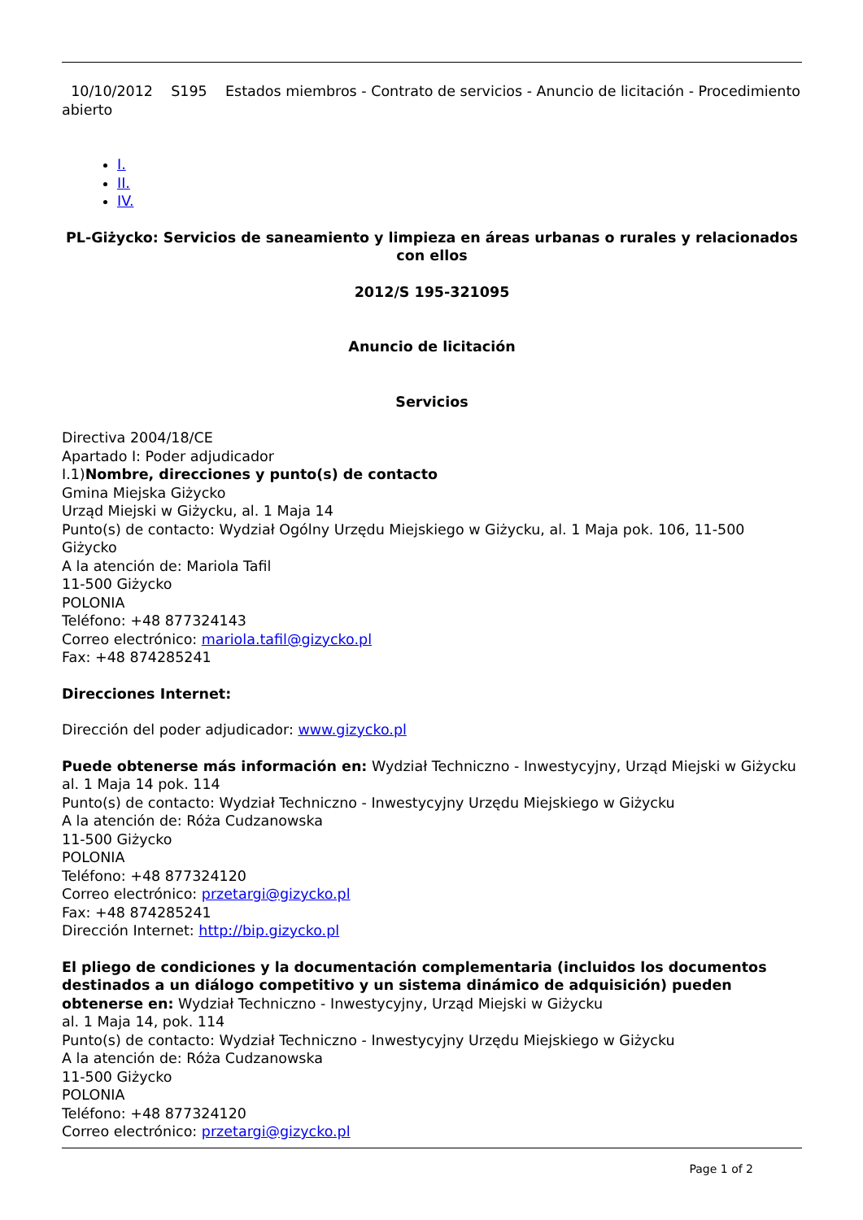10/10/2012 S195 Estados miembros - Contrato de servicios - Anuncio de licitación - Procedimiento abierto
I.
II.
IV.
PL-Giżycko: Servicios de saneamiento y limpieza en áreas urbanas o rurales y relacionados con ellos
2012/S 195-321095
Anuncio de licitación
Servicios
Directiva 2004/18/CE
Apartado I: Poder adjudicador
I.1)Nombre, direcciones y punto(s) de contacto
Gmina Miejska Giżycko
Urząd Miejski w Giżycku, al. 1 Maja 14
Punto(s) de contacto: Wydział Ogólny Urzędu Miejskiego w Giżycku, al. 1 Maja pok. 106, 11-500 Giżycko
A la atención de: Mariola Tafil
11-500 Giżycko
POLONIA
Teléfono: +48 877324143
Correo electrónico: mariola.tafil@gizycko.pl
Fax: +48 874285241
Direcciones Internet:
Dirección del poder adjudicador: www.gizycko.pl
Puede obtenerse más información en: Wydział Techniczno - Inwestycyjny, Urząd Miejski w Giżycku
al. 1 Maja 14 pok. 114
Punto(s) de contacto: Wydział Techniczno - Inwestycyjny Urzędu Miejskiego w Giżycku
A la atención de: Róża Cudzanowska
11-500 Giżycko
POLONIA
Teléfono: +48 877324120
Correo electrónico: przetargi@gizycko.pl
Fax: +48 874285241
Dirección Internet: http://bip.gizycko.pl
El pliego de condiciones y la documentación complementaria (incluidos los documentos destinados a un diálogo competitivo y un sistema dinámico de adquisición) pueden obtenerse en: Wydział Techniczno - Inwestycyjny, Urząd Miejski w Giżycku
al. 1 Maja 14, pok. 114
Punto(s) de contacto: Wydział Techniczno - Inwestycyjny Urzędu Miejskiego w Giżycku
A la atención de: Róża Cudzanowska
11-500 Giżycko
POLONIA
Teléfono: +48 877324120
Correo electrónico: przetargi@gizycko.pl
Page 1 of 2